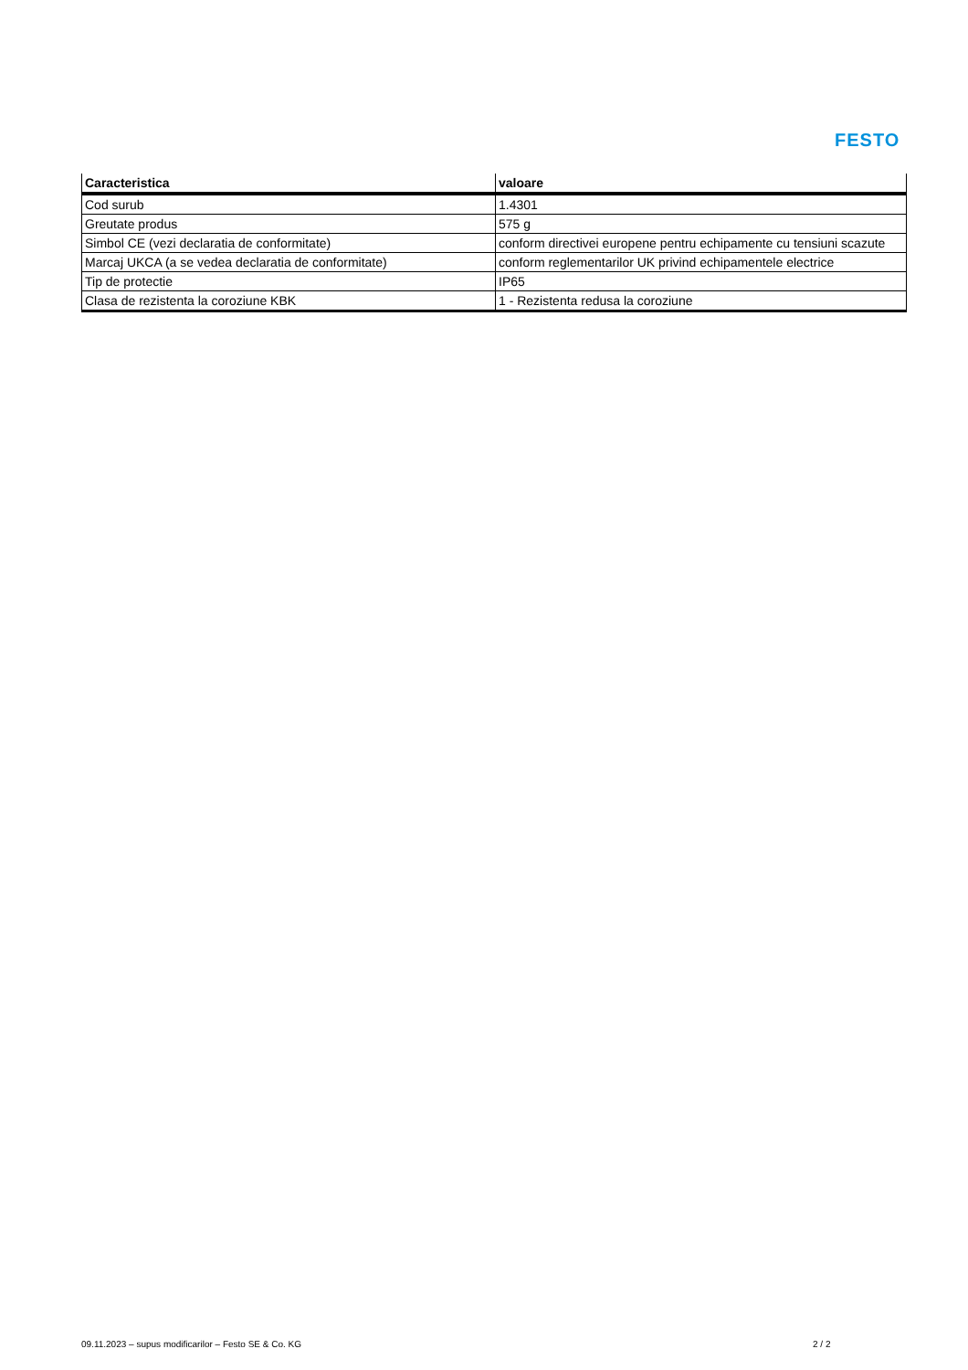FESTO
| Caracteristica | valoare |
| --- | --- |
| Cod surub | 1.4301 |
| Greutate produs | 575 g |
| Simbol CE (vezi declaratia de conformitate) | conform directivei europene pentru echipamente cu tensiuni scazute |
| Marcaj UKCA (a se vedea declaratia de conformitate) | conform reglementarilor UK privind echipamentele electrice |
| Tip de protectie | IP65 |
| Clasa de rezistenta la coroziune KBK | 1 - Rezistenta redusa la coroziune |
09.11.2023 – supus modificarilor – Festo SE & Co. KG
2 / 2